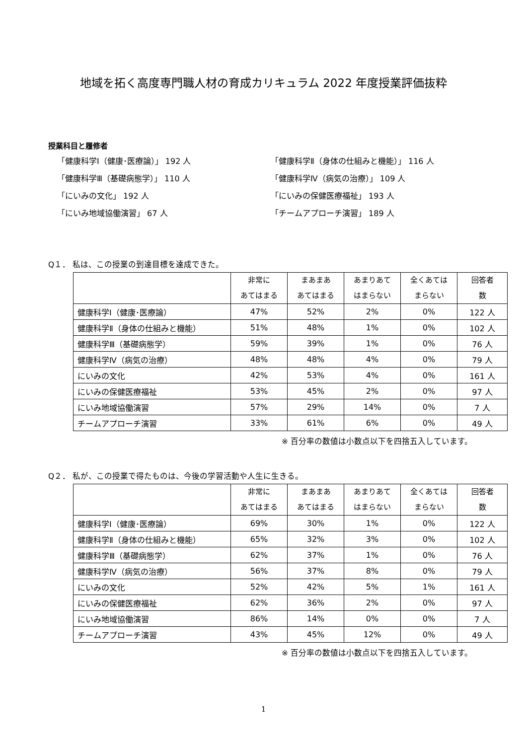地域を拓く高度専門職人材の育成カリキュラム 2022 年度授業評価抜粋
授業科目と履修者
「健康科学Ⅰ（健康･医療論）」 192 人
「健康科学Ⅱ（身体の仕組みと機能）」 116 人
「健康科学Ⅲ（基礎病態学）」 110 人
「健康科学Ⅳ（病気の治療）」 109 人
「にいみの文化」 192 人
「にいみの保健医療福祉」 193 人
「にいみ地域協働演習」 67 人
「チームアプローチ演習」 189 人
Q１． 私は、この授業の到達目標を達成できた。
| | 非常に あてはまる | まあまあ あてはまる | あまりあて はまらない | 全くあては まらない | 回答者 数 |
| --- | --- | --- | --- | --- | --- |
| 健康科学Ⅰ（健康･医療論） | 47% | 52% | 2% | 0% | 122 人 |
| 健康科学Ⅱ（身体の仕組みと機能） | 51% | 48% | 1% | 0% | 102 人 |
| 健康科学Ⅲ（基礎病態学） | 59% | 39% | 1% | 0% | 76 人 |
| 健康科学Ⅳ（病気の治療） | 48% | 48% | 4% | 0% | 79 人 |
| にいみの文化 | 42% | 53% | 4% | 0% | 161 人 |
| にいみの保健医療福祉 | 53% | 45% | 2% | 0% | 97 人 |
| にいみ地域協働演習 | 57% | 29% | 14% | 0% | 7 人 |
| チームアプローチ演習 | 33% | 61% | 6% | 0% | 49 人 |
※ 百分率の数値は小数点以下を四捨五入しています。
Q２． 私が、この授業で得たものは、今後の学習活動や人生に生きる。
| | 非常に あてはまる | まあまあ あてはまる | あまりあて はまらない | 全くあては まらない | 回答者 数 |
| --- | --- | --- | --- | --- | --- |
| 健康科学Ⅰ（健康･医療論） | 69% | 30% | 1% | 0% | 122 人 |
| 健康科学Ⅱ（身体の仕組みと機能） | 65% | 32% | 3% | 0% | 102 人 |
| 健康科学Ⅲ（基礎病態学） | 62% | 37% | 1% | 0% | 76 人 |
| 健康科学Ⅳ（病気の治療） | 56% | 37% | 8% | 0% | 79 人 |
| にいみの文化 | 52% | 42% | 5% | 1% | 161 人 |
| にいみの保健医療福祉 | 62% | 36% | 2% | 0% | 97 人 |
| にいみ地域協働演習 | 86% | 14% | 0% | 0% | 7 人 |
| チームアプローチ演習 | 43% | 45% | 12% | 0% | 49 人 |
※ 百分率の数値は小数点以下を四捨五入しています。
1